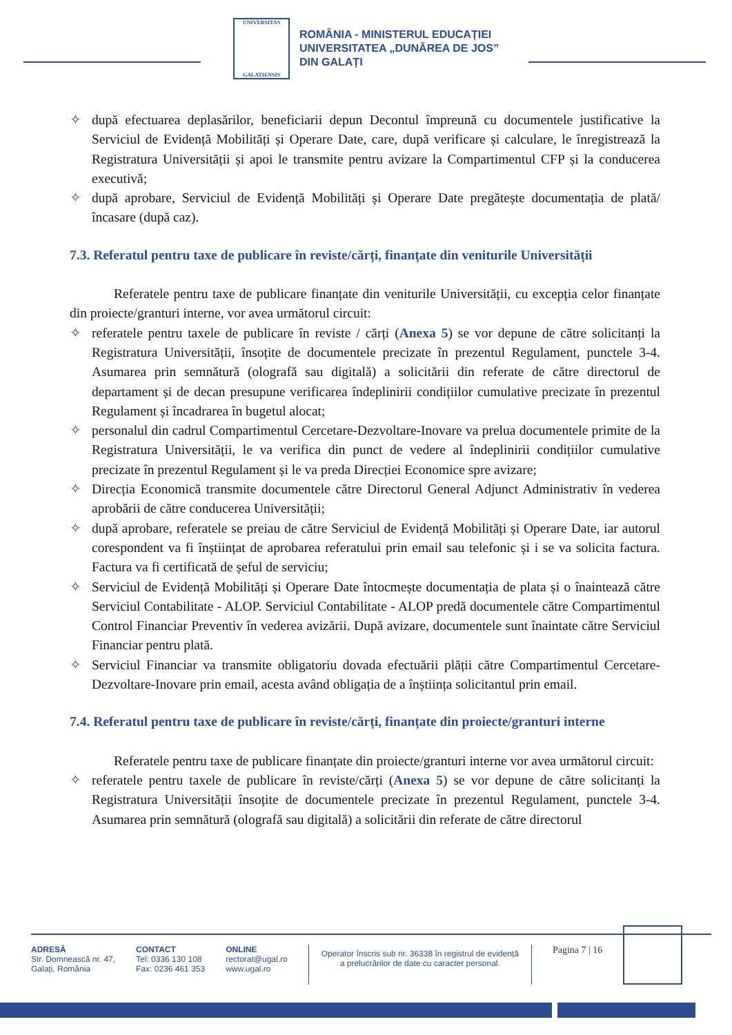UNIVERSITAS
GALATIENSIS
ROMÂNIA - MINISTERUL EDUCAȚIEI
UNIVERSITATEA „DUNĂREA DE JOS”
DIN GALAȚI
✧ după efectuarea deplasărilor, beneficiarii depun Decontul împreună cu documentele justificative la Serviciul de Evidență Mobilități și Operare Date, care, după verificare și calculare, le înregistrează la Registratura Universității și apoi le transmite pentru avizare la Compartimentul CFP și la conducerea executivă;
✧ după aprobare, Serviciul de Evidență Mobilități și Operare Date pregătește documentația de plată/încasare (după caz).
7.3. Referatul pentru taxe de publicare în reviste/cărți, finanțate din veniturile Universității
Referatele pentru taxe de publicare finanțate din veniturile Universității, cu excepția celor finanțate din proiecte/granturi interne, vor avea următorul circuit:
✧ referatele pentru taxele de publicare în reviste / cărți (Anexa 5) se vor depune de către solicitanți la Registratura Universității, însoțite de documentele precizate în prezentul Regulament, punctele 3-4. Asumarea prin semnătură (olografă sau digitală) a solicitării din referate de către directorul de departament și de decan presupune verificarea îndeplinirii condițiilor cumulative precizate în prezentul Regulament și încadrarea în bugetul alocat;
✧ personalul din cadrul Compartimentul Cercetare-Dezvoltare-Inovare va prelua documentele primite de la Registratura Universității, le va verifica din punct de vedere al îndeplinirii condițiilor cumulative precizate în prezentul Regulament și le va preda Direcției Economice spre avizare;
✧ Direcția Economică transmite documentele către Directorul General Adjunct Administrativ în vederea aprobării de către conducerea Universității;
✧ după aprobare, referatele se preiau de către Serviciul de Evidență Mobilități și Operare Date, iar autorul corespondent va fi înștiințat de aprobarea referatului prin email sau telefonic și i se va solicita factura. Factura va fi certificată de șeful de serviciu;
✧ Serviciul de Evidență Mobilități și Operare Date întocmește documentația de plata și o înaintează către Serviciul Contabilitate - ALOP. Serviciul Contabilitate - ALOP predă documentele către Compartimentul Control Financiar Preventiv în vederea avizării. După avizare, documentele sunt înaintate către Serviciul Financiar pentru plată.
✧ Serviciul Financiar va transmite obligatoriu dovada efectuării plății către Compartimentul Cercetare-Dezvoltare-Inovare prin email, acesta având obligația de a înștiința solicitantul prin email.
7.4. Referatul pentru taxe de publicare în reviste/cărți, finanțate din proiecte/granturi interne
Referatele pentru taxe de publicare finanțate din proiecte/granturi interne vor avea următorul circuit:
✧ referatele pentru taxele de publicare în reviste/cărți (Anexa 5) se vor depune de către solicitanți la Registratura Universității însoțite de documentele precizate în prezentul Regulament, punctele 3-4. Asumarea prin semnătură (olografă sau digitală) a solicitării din referate de către directorul
ADRESĂ
Str. Domnească nr. 47,
Galați, România
CONTACT
Tel: 0336 130 108
Fax: 0236 461 353
ONLINE
rectorat@ugal.ro
www.ugal.ro
Operator înscris sub nr. 36338 în registrul de evidență
a prelucrărilor de date cu caracter personal.
Pagina 7 | 16